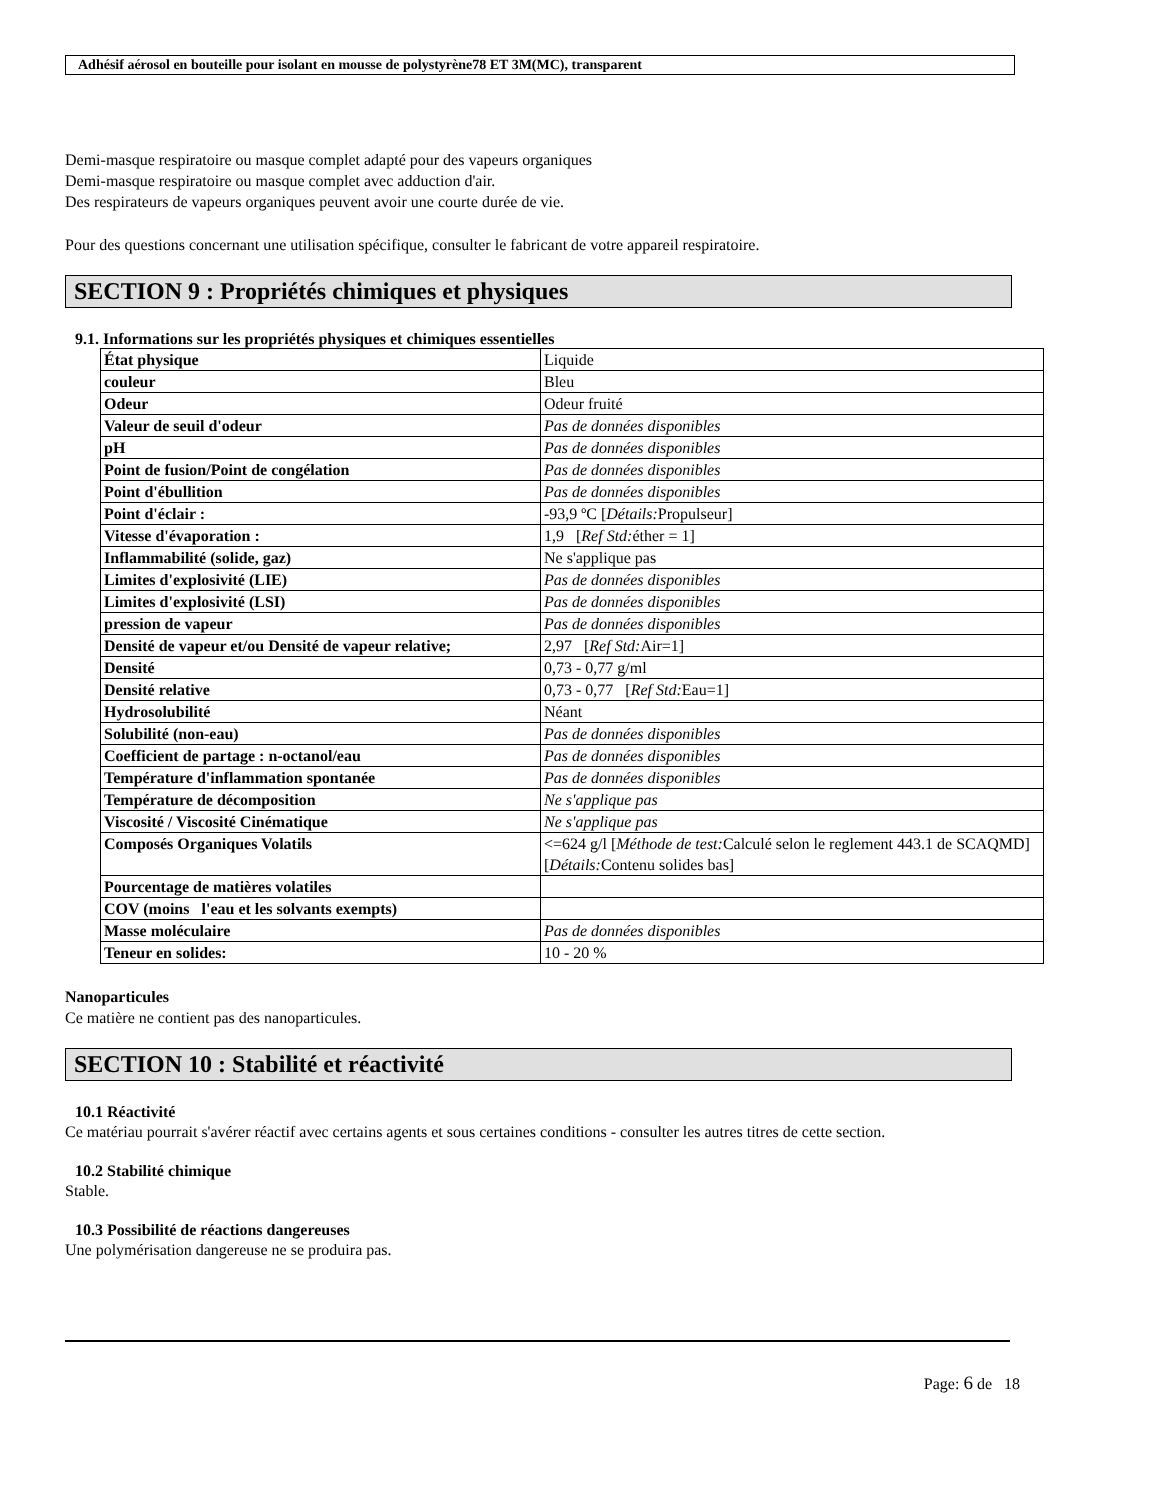Adhésif aérosol en bouteille pour isolant en mousse de polystyrène78 ET 3M(MC), transparent
Demi-masque respiratoire ou masque complet adapté pour des vapeurs organiques
Demi-masque respiratoire ou masque complet avec adduction d'air.
Des respirateurs de vapeurs organiques peuvent avoir une courte durée de vie.
Pour des questions concernant une utilisation spécifique, consulter le fabricant de votre appareil respiratoire.
SECTION 9 : Propriétés chimiques et physiques
9.1. Informations sur les propriétés physiques et chimiques essentielles
| État physique | Liquide |
| couleur | Bleu |
| Odeur | Odeur fruité |
| Valeur de seuil d'odeur | Pas de données disponibles |
| pH | Pas de données disponibles |
| Point de fusion/Point de congélation | Pas de données disponibles |
| Point d'ébullition | Pas de données disponibles |
| Point d'éclair : | -93,9 ºC [ Détails: Propulseur] |
| Vitesse d'évaporation : | 1,9 [ Ref Std: éther = 1] |
| Inflammabilité (solide, gaz) | Ne s'applique pas |
| Limites d'explosivité (LIE) | Pas de données disponibles |
| Limites d'explosivité (LSI) | Pas de données disponibles |
| pression de vapeur | Pas de données disponibles |
| Densité de vapeur et/ou Densité de vapeur relative; | 2,97 [ Ref Std: Air=1] |
| Densité | 0,73 - 0,77 g/ml |
| Densité relative | 0,73 - 0,77 [ Ref Std: Eau=1] |
| Hydrosolubilité | Néant |
| Solubilité (non-eau) | Pas de données disponibles |
| Coefficient de partage : n-octanol/eau | Pas de données disponibles |
| Température d'inflammation spontanée | Pas de données disponibles |
| Température de décomposition | Ne s'applique pas |
| Viscosité / Viscosité Cinématique | Ne s'applique pas |
| Composés Organiques Volatils | <=624 g/l [ Méthode de test: Calculé selon le reglement 443.1 de SCAQMD] [ Détails: Contenu solides bas] |
| Pourcentage de matières volatiles | |
| COV (moins l'eau et les solvants exempts) | |
| Masse moléculaire | Pas de données disponibles |
| Teneur en solides: | 10 - 20 % |
Nanoparticules
Ce matière ne contient pas des nanoparticules.
SECTION 10 : Stabilité et réactivité
10.1 Réactivité
Ce matériau pourrait s'avérer réactif avec certains agents et sous certaines conditions - consulter les autres titres de cette section.
10.2 Stabilité chimique
Stable.
10.3 Possibilité de réactions dangereuses
Une polymérisation dangereuse ne se produira pas.
Page: 6 de 18